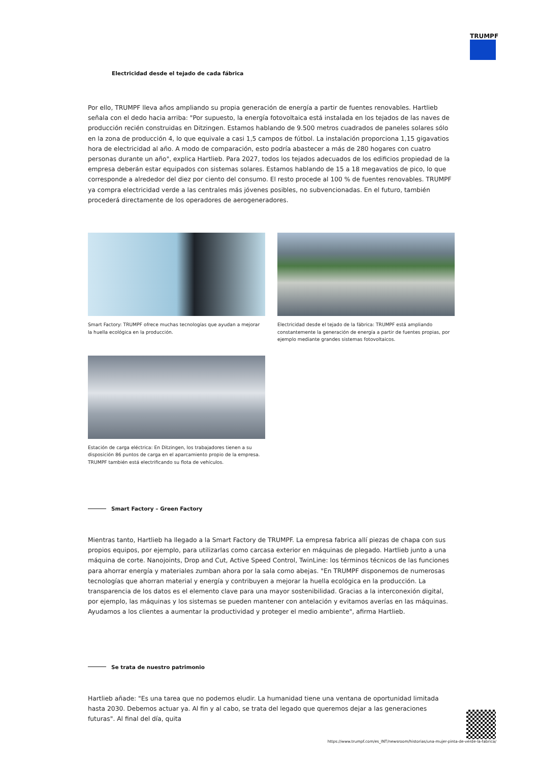TRUMPF
Electricidad desde el tejado de cada fábrica
Por ello, TRUMPF lleva años ampliando su propia generación de energía a partir de fuentes renovables. Hartlieb señala con el dedo hacia arriba: "Por supuesto, la energía fotovoltaica está instalada en los tejados de las naves de producción recién construidas en Ditzingen. Estamos hablando de 9.500 metros cuadrados de paneles solares sólo en la zona de producción 4, lo que equivale a casi 1,5 campos de fútbol. La instalación proporciona 1,15 gigavatios hora de electricidad al año. A modo de comparación, esto podría abastecer a más de 280 hogares con cuatro personas durante un año", explica Hartlieb. Para 2027, todos los tejados adecuados de los edificios propiedad de la empresa deberán estar equipados con sistemas solares. Estamos hablando de 15 a 18 megavatios de pico, lo que corresponde a alrededor del diez por ciento del consumo. El resto procede al 100 % de fuentes renovables. TRUMPF ya compra electricidad verde a las centrales más jóvenes posibles, no subvencionadas. En el futuro, también procederá directamente de los operadores de aerogeneradores.
Smart Factory: TRUMPF ofrece muchas tecnologías que ayudan a mejorar la huella ecológica en la producción.
Electricidad desde el tejado de la fábrica: TRUMPF está ampliando constantemente la generación de energía a partir de fuentes propias, por ejemplo mediante grandes sistemas fotovoltaicos.
Estación de carga eléctrica: En Ditzingen, los trabajadores tienen a su disposición 86 puntos de carga en el aparcamiento propio de la empresa. TRUMPF también está electrificando su flota de vehículos.
Smart Factory – Green Factory
Mientras tanto, Hartlieb ha llegado a la Smart Factory de TRUMPF. La empresa fabrica allí piezas de chapa con sus propios equipos, por ejemplo, para utilizarlas como carcasa exterior en máquinas de plegado. Hartlieb junto a una máquina de corte. Nanojoints, Drop and Cut, Active Speed Control, TwinLine: los términos técnicos de las funciones para ahorrar energía y materiales zumban ahora por la sala como abejas. "En TRUMPF disponemos de numerosas tecnologías que ahorran material y energía y contribuyen a mejorar la huella ecológica en la producción. La transparencia de los datos es el elemento clave para una mayor sostenibilidad. Gracias a la interconexión digital, por ejemplo, las máquinas y los sistemas se pueden mantener con antelación y evitamos averías en las máquinas. Ayudamos a los clientes a aumentar la productividad y proteger el medio ambiente", afirma Hartlieb.
Se trata de nuestro patrimonio
Hartlieb añade: "Es una tarea que no podemos eludir. La humanidad tiene una ventana de oportunidad limitada hasta 2030. Debemos actuar ya. Al fin y al cabo, se trata del legado que queremos dejar a las generaciones futuras". Al final del día, quita
https://www.trumpf.com/es_INT/newsroom/historias/una-mujer-pinta-de-verde-la-fabrica/